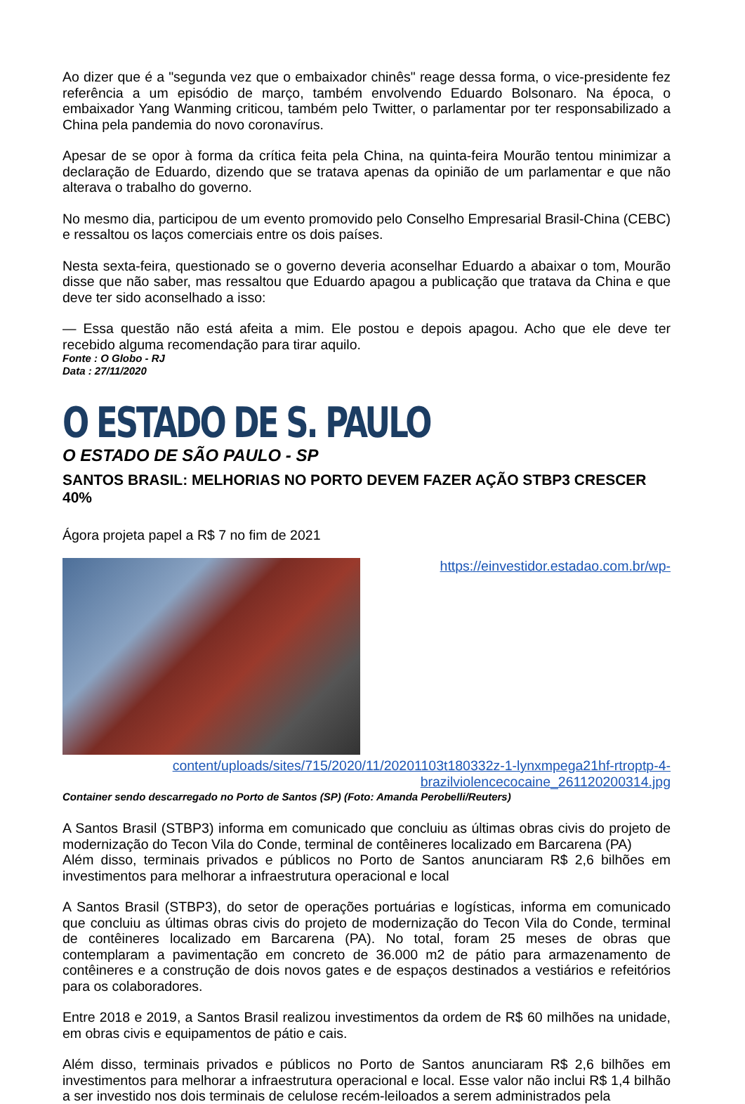Ao dizer que é a "segunda vez que o embaixador chinês" reage dessa forma, o vice-presidente fez referência a um episódio de março, também envolvendo Eduardo Bolsonaro. Na época, o embaixador Yang Wanming criticou, também pelo Twitter, o parlamentar por ter responsabilizado a China pela pandemia do novo coronavírus.
Apesar de se opor à forma da crítica feita pela China, na quinta-feira Mourão tentou minimizar a declaração de Eduardo, dizendo que se tratava apenas da opinião de um parlamentar e que não alterava o trabalho do governo.
No mesmo dia, participou de um evento promovido pelo Conselho Empresarial Brasil-China (CEBC) e ressaltou os laços comerciais entre os dois países.
Nesta sexta-feira, questionado se o governo deveria aconselhar Eduardo a abaixar o tom, Mourão disse que não saber, mas ressaltou que Eduardo apagou a publicação que tratava da China e que deve ter sido aconselhado a isso:
— Essa questão não está afeita a mim. Ele postou e depois apagou. Acho que ele deve ter recebido alguma recomendação para tirar aquilo.
Fonte : O Globo - RJ
Data : 27/11/2020
O ESTADO DE S. PAULO
O ESTADO DE SÃO PAULO - SP
SANTOS BRASIL: MELHORIAS NO PORTO DEVEM FAZER AÇÃO STBP3 CRESCER 40%
Ágora projeta papel a R$ 7 no fim de 2021
https://einvestidor.estadao.com.br/wp-content/uploads/sites/715/2020/11/20201103t180332z-1-lynxmpega21hf-rtroptp-4-brazilviolencecocaine_261120200314.jpg
Container sendo descarregado no Porto de Santos (SP) (Foto: Amanda Perobelli/Reuters)
A Santos Brasil (STBP3) informa em comunicado que concluiu as últimas obras civis do projeto de modernização do Tecon Vila do Conde, terminal de contêineres localizado em Barcarena (PA)
Além disso, terminais privados e públicos no Porto de Santos anunciaram R$ 2,6 bilhões em investimentos para melhorar a infraestrutura operacional e local
A Santos Brasil (STBP3), do setor de operações portuárias e logísticas, informa em comunicado que concluiu as últimas obras civis do projeto de modernização do Tecon Vila do Conde, terminal de contêineres localizado em Barcarena (PA). No total, foram 25 meses de obras que contemplaram a pavimentação em concreto de 36.000 m2 de pátio para armazenamento de contêineres e a construção de dois novos gates e de espaços destinados a vestiários e refeitórios para os colaboradores.
Entre 2018 e 2019, a Santos Brasil realizou investimentos da ordem de R$ 60 milhões na unidade, em obras civis e equipamentos de pátio e cais.
Além disso, terminais privados e públicos no Porto de Santos anunciaram R$ 2,6 bilhões em investimentos para melhorar a infraestrutura operacional e local. Esse valor não inclui R$ 1,4 bilhão a ser investido nos dois terminais de celulose recém-leiloados a serem administrados pela